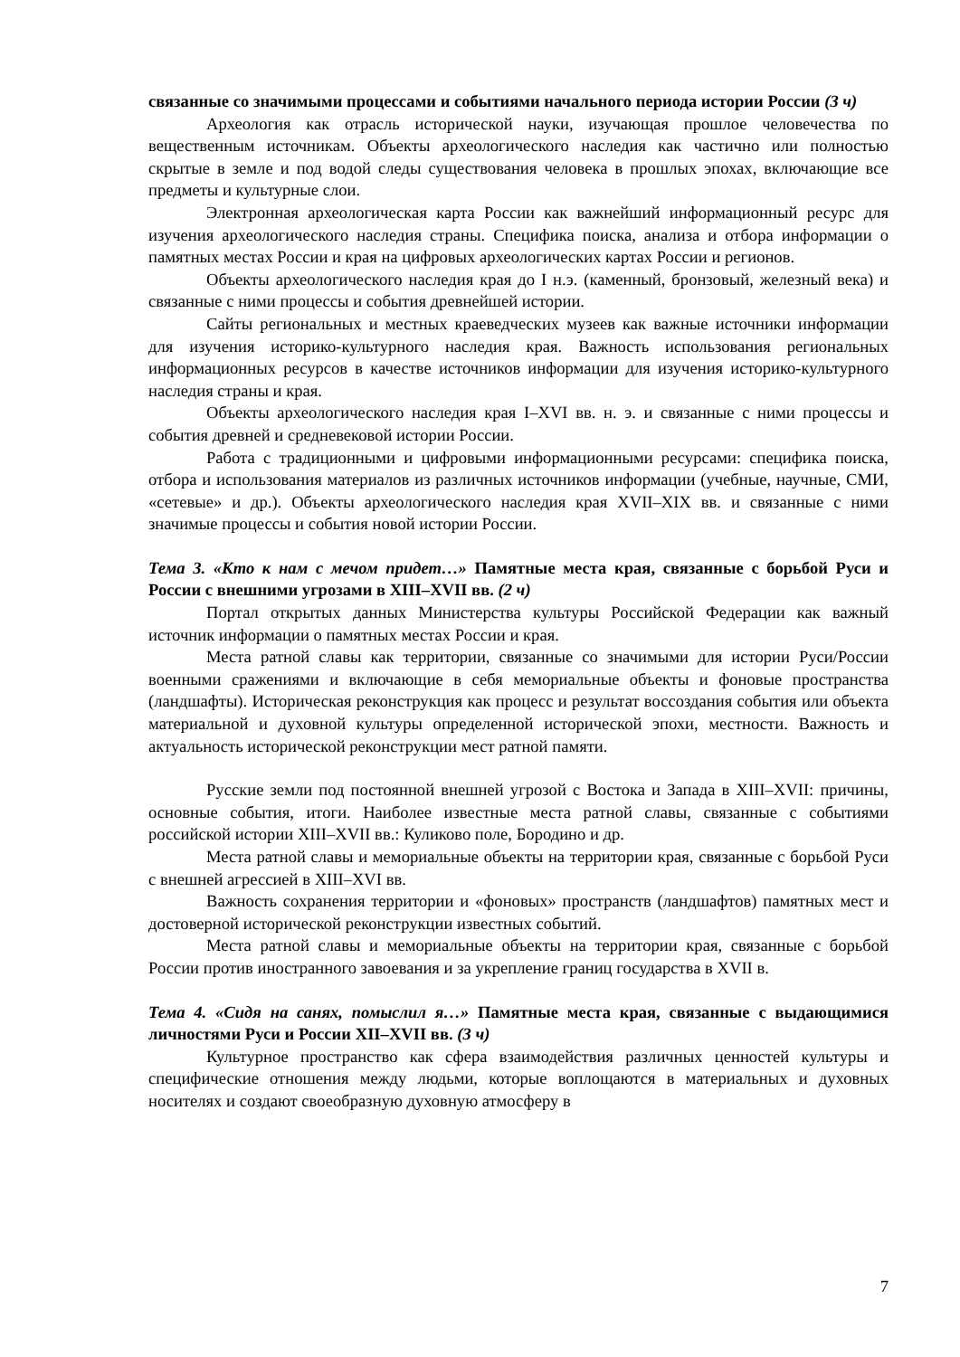связанные со значимыми процессами и событиями начального периода истории России (3 ч)
Археология как отрасль исторической науки, изучающая прошлое человечества по вещественным источникам. Объекты археологического наследия как частично или полностью скрытые в земле и под водой следы существования человека в прошлых эпохах, включающие все предметы и культурные слои.
Электронная археологическая карта России как важнейший информационный ресурс для изучения археологического наследия страны. Специфика поиска, анализа и отбора информации о памятных местах России и края на цифровых археологических картах России и регионов.
Объекты археологического наследия края до I н.э. (каменный, бронзовый, железный века) и связанные с ними процессы и события древнейшей истории.
Сайты региональных и местных краеведческих музеев как важные источники информации для изучения историко-культурного наследия края. Важность использования региональных информационных ресурсов в качестве источников информации для изучения историко-культурного наследия страны и края.
Объекты археологического наследия края I–XVI вв. н. э. и связанные с ними процессы и события древней и средневековой истории России.
Работа с традиционными и цифровыми информационными ресурсами: специфика поиска, отбора и использования материалов из различных источников информации (учебные, научные, СМИ, «сетевые» и др.). Объекты археологического наследия края XVII–XIX вв. и связанные с ними значимые процессы и события новой истории России.
Тема 3. «Кто к нам с мечом придет…» Памятные места края, связанные с борьбой Руси и России с внешними угрозами в XIII–XVII вв. (2 ч)
Портал открытых данных Министерства культуры Российской Федерации как важный источник информации о памятных местах России и края.
Места ратной славы как территории, связанные со значимыми для истории Руси/России военными сражениями и включающие в себя мемориальные объекты и фоновые пространства (ландшафты). Историческая реконструкция как процесс и результат воссоздания события или объекта материальной и духовной культуры определенной исторической эпохи, местности. Важность и актуальность исторической реконструкции мест ратной памяти.
Русские земли под постоянной внешней угрозой с Востока и Запада в XIII–XVII: причины, основные события, итоги. Наиболее известные места ратной славы, связанные с событиями российской истории XIII–XVII вв.: Куликово поле, Бородино и др.
Места ратной славы и мемориальные объекты на территории края, связанные с борьбой Руси с внешней агрессией в XIII–XVI вв.
Важность сохранения территории и «фоновых» пространств (ландшафтов) памятных мест и достоверной исторической реконструкции известных событий.
Места ратной славы и мемориальные объекты на территории края, связанные с борьбой России против иностранного завоевания и за укрепление границ государства в XVII в.
Тема 4. «Сидя на санях, помыслил я…» Памятные места края, связанные с выдающимися личностями Руси и России XII–XVII вв. (3 ч)
Культурное пространство как сфера взаимодействия различных ценностей культуры и специфические отношения между людьми, которые воплощаются в материальных и духовных носителях и создают своеобразную духовную атмосферу в
7